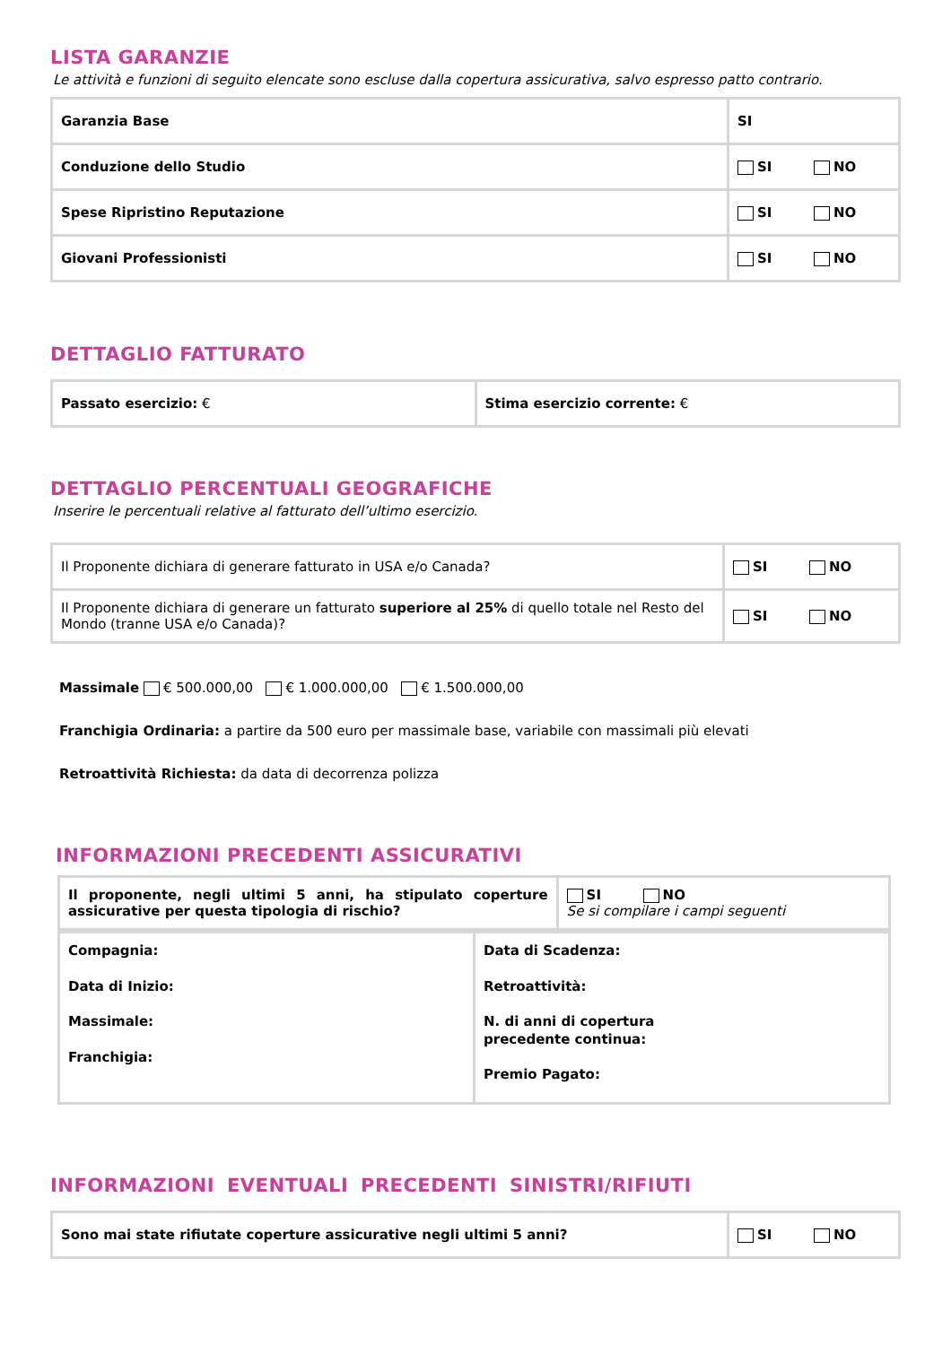LISTA GARANZIE
Le attività e funzioni di seguito elencate sono escluse dalla copertura assicurativa, salvo espresso patto contrario.
| Garanzia Base | SI |
| Conduzione dello Studio | SI NO |
| Spese Ripristino Reputazione | SI NO |
| Giovani Professionisti | SI NO |
DETTAGLIO FATTURATO
| Passato esercizio: € | Stima esercizio corrente: € |
DETTAGLIO PERCENTUALI GEOGRAFICHE
Inserire le percentuali relative al fatturato dell’ultimo esercizio.
| Il Proponente dichiara di generare fatturato in USA e/o Canada? | SI NO |
| Il Proponente dichiara di generare un fatturato superiore al 25% di quello totale nel Resto del Mondo (tranne USA e/o Canada)? | SI NO |
Massimale € 500.000,00 € 1.000.000,00 € 1.500.000,00
Franchigia Ordinaria: a partire da 500 euro per massimale base, variabile con massimali più elevati
Retroattività Richiesta: da data di decorrenza polizza
INFORMAZIONI PRECEDENTI ASSICURATIVI
| Il proponente, negli ultimi 5 anni, ha stipulato coperture assicurative per questa tipologia di rischio? | SI NO Se si compilare i campi seguenti |
| Compagnia: Data di Inizio: Massimale: Franchigia: | Data di Scadenza: Retroattività: N. di anni di copertura precedente continua: Premio Pagato: |
INFORMAZIONI EVENTUALI PRECEDENTI SINISTRI/RIFIUTI
| Sono mai state rifiutate coperture assicurative negli ultimi 5 anni? | SI NO |